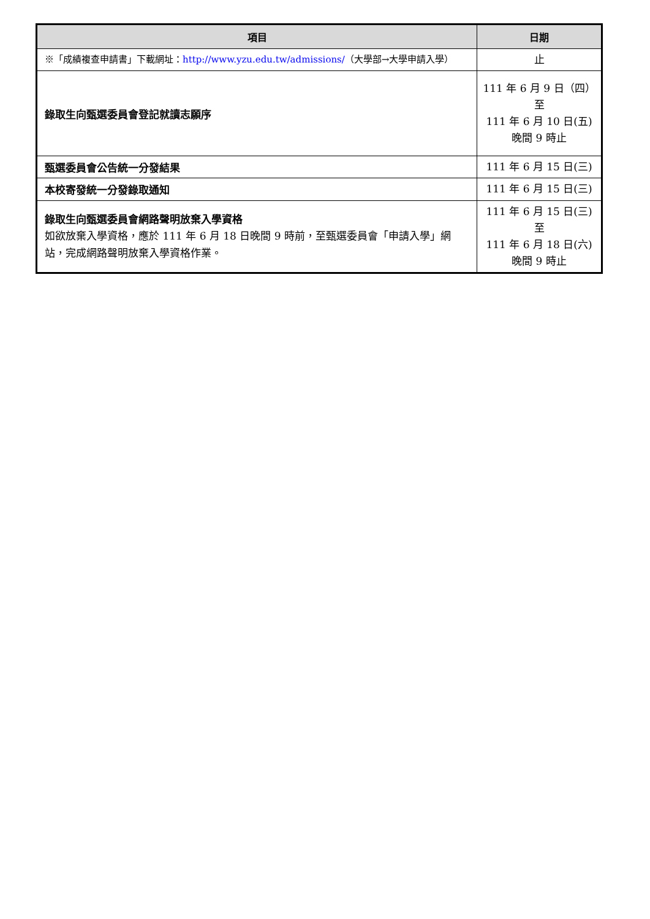| 項目 | 日期 |
| --- | --- |
| ※「成績複查申請書」下載網址： http://www.yzu.edu.tw/admissions/ （大學部→大學申請入學） | 止 |
| 錄取生向甄選委員會登記就讀志願序 | 111 年 6 月 9 日（四） 至 111 年 6 月 10 日(五) 晚間 9 時止 |
| 甄選委員會公告統一分發結果 | 111 年 6 月 15 日(三) |
| 本校寄發統一分發錄取通知 | 111 年 6 月 15 日(三) |
| 錄取生向甄選委員會網路聲明放棄入學資格 如欲放棄入學資格，應於 111 年 6 月 18 日晚間 9 時前，至甄選委員會「申請入學」網站，完成網路聲明放棄入學資格作業。 | 111 年 6 月 15 日(三) 至 111 年 6 月 18 日(六) 晚間 9 時止 |